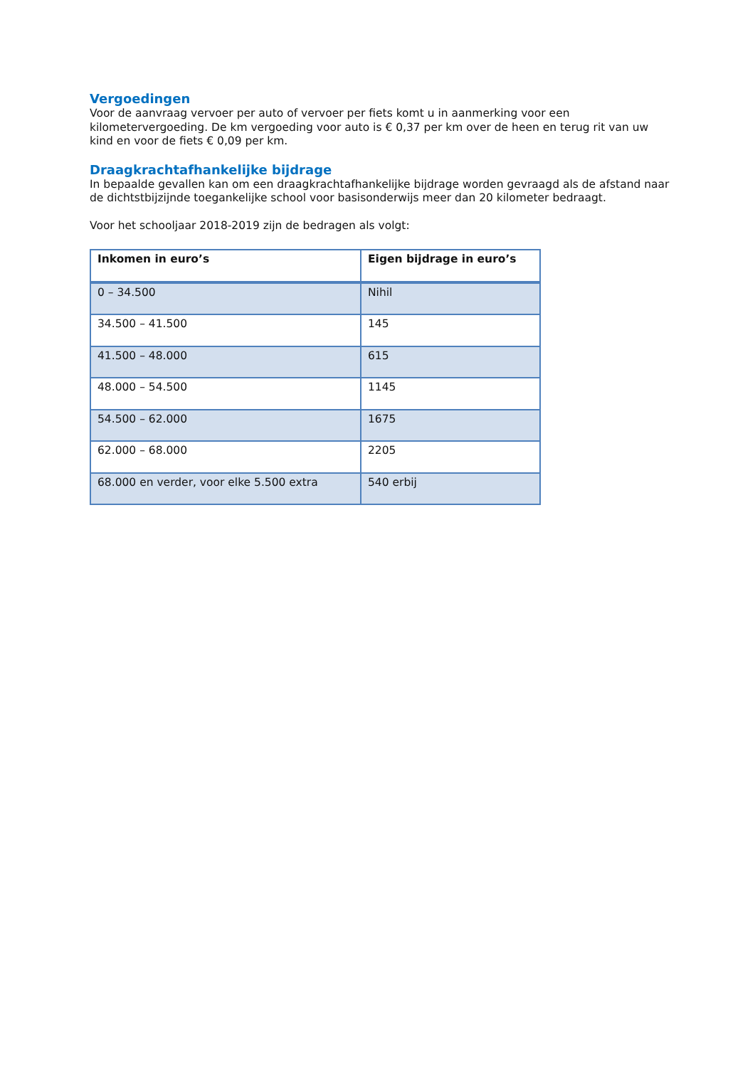Vergoedingen
Voor de aanvraag vervoer per auto of vervoer per fiets komt u in aanmerking voor een kilometervergoeding. De km vergoeding voor auto is € 0,37 per km over de heen en terug rit van uw kind en voor de fiets € 0,09 per km.
Draagkrachtafhankelijke bijdrage
In bepaalde gevallen kan om een draagkrachtafhankelijke bijdrage worden gevraagd als de afstand naar de dichtstbijzijnde toegankelijke school voor basisonderwijs meer dan 20 kilometer bedraagt.
Voor het schooljaar 2018-2019 zijn de bedragen als volgt:
| Inkomen in euro’s | Eigen bijdrage in euro’s |
| --- | --- |
| 0 – 34.500 | Nihil |
| 34.500 – 41.500 | 145 |
| 41.500 – 48.000 | 615 |
| 48.000 – 54.500 | 1145 |
| 54.500 – 62.000 | 1675 |
| 62.000 – 68.000 | 2205 |
| 68.000 en verder, voor elke 5.500 extra | 540 erbij |